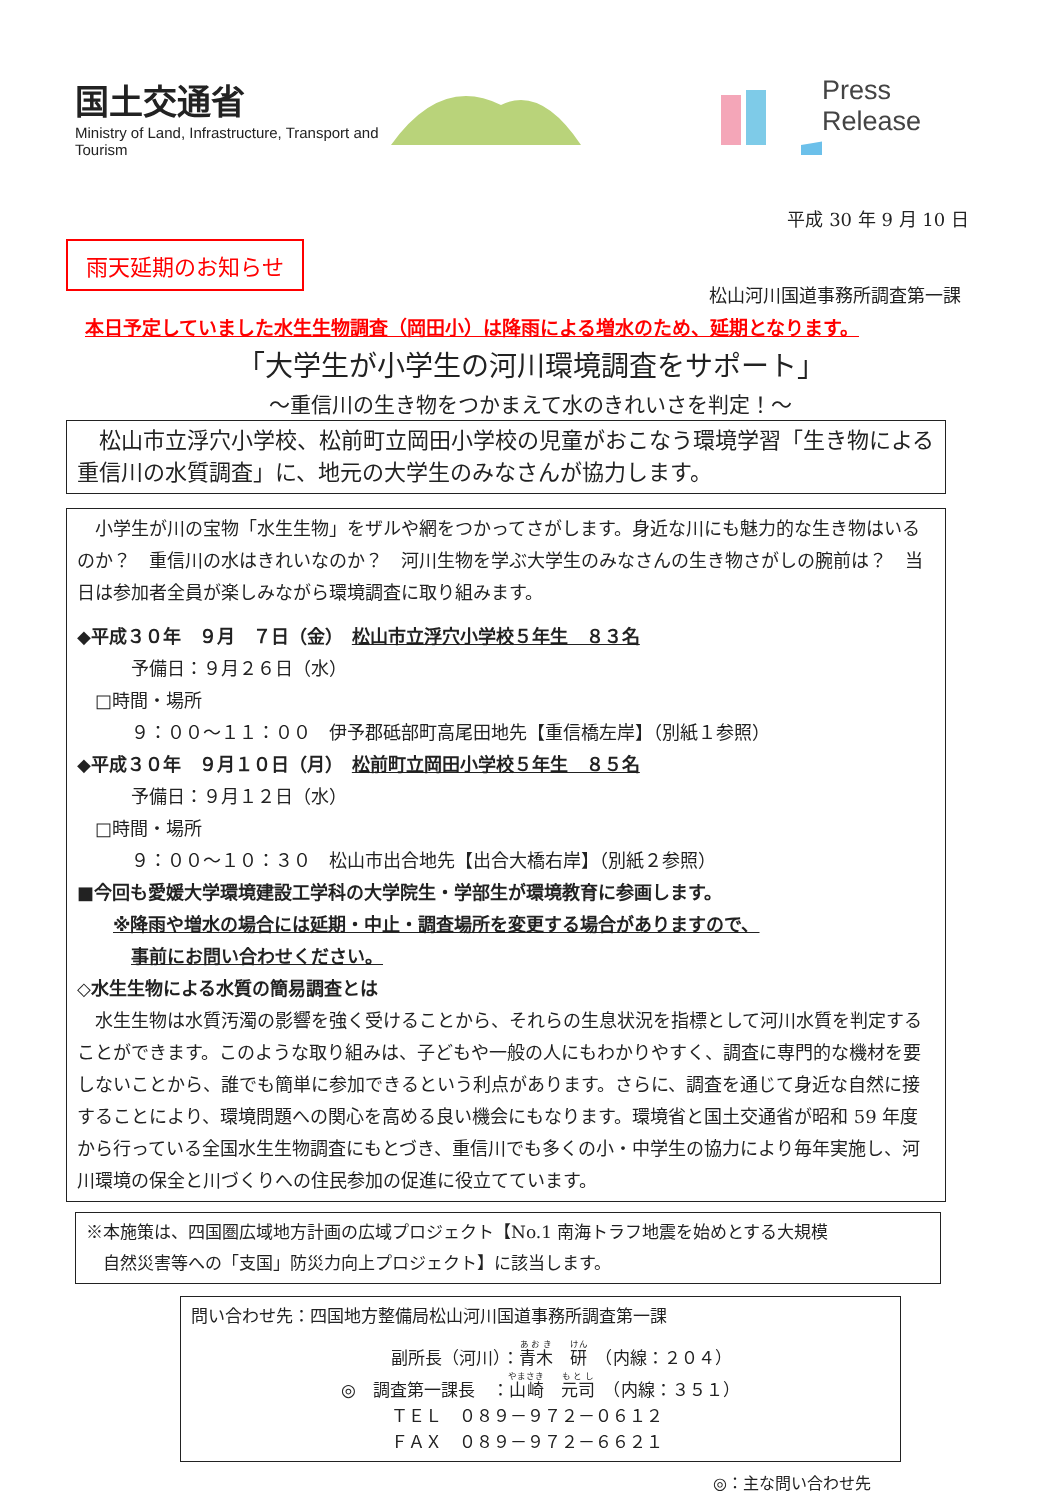国土交通省
Ministry of Land, Infrastructure, Transport and Tourism
Press Release
平成 30 年 9 月 10 日
雨天延期のお知らせ
松山河川国道事務所調査第一課
本日予定していました水生生物調査（岡田小）は降雨による増水のため、延期となります。
「大学生が小学生の河川環境調査をサポート」
～重信川の生き物をつかまえて水のきれいさを判定！～
　松山市立浮穴小学校、松前町立岡田小学校の児童がおこなう環境学習「生き物による重信川の水質調査」に、地元の大学生のみなさんが協力します。
　小学生が川の宝物「水生生物」をザルや網をつかってさがします。身近な川にも魅力的な生き物はいるのか？　重信川の水はきれいなのか？　河川生物を学ぶ大学生のみなさんの生き物さがしの腕前は？　当日は参加者全員が楽しみながら環境調査に取り組みます。
◆平成３０年　９月　７日（金）　松山市立浮穴小学校５年生　８３名
　　　予備日：９月２６日（水）
　□時間・場所
　　　９：００～１１：００　伊予郡砥部町高尾田地先【重信橋左岸】（別紙１参照）
◆平成３０年　９月１０日（月）　松前町立岡田小学校５年生　８５名
　　　予備日：９月１２日（水）
　□時間・場所
　　　９：００～１０：３０　松山市出合地先【出合大橋右岸】（別紙２参照）
■今回も愛媛大学環境建設工学科の大学院生・学部生が環境教育に参画します。
　　※降雨や増水の場合には延期・中止・調査場所を変更する場合がありますので、
　　　事前にお問い合わせください。
◇水生生物による水質の簡易調査とは
　水生生物は水質汚濁の影響を強く受けることから、それらの生息状況を指標として河川水質を判定することができます。このような取り組みは、子どもや一般の人にもわかりやすく、調査に専門的な機材を要しないことから、誰でも簡単に参加できるという利点があります。さらに、調査を通じて身近な自然に接することにより、環境問題への関心を高める良い機会にもなります。環境省と国土交通省が昭和 59 年度から行っている全国水生生物調査にもとづき、重信川でも多くの小・中学生の協力により毎年実施し、河川環境の保全と川づくりへの住民参加の促進に役立てています。
※本施策は、四国圏広域地方計画の広域プロジェクト【No.1 南海トラフ地震を始めとする大規模
　自然災害等への「支国」防災力向上プロジェクト】に該当します。
問い合わせ先：四国地方整備局松山河川国道事務所調査第一課
副所長（河川）：青木　研　（内線：２０４）
◎　調査第一課長　：山崎　元司　（内線：３５１）
ＴＥＬ　０８９－９７２－０６１２
ＦＡＸ　０８９－９７２－６６２１
◎：主な問い合わせ先